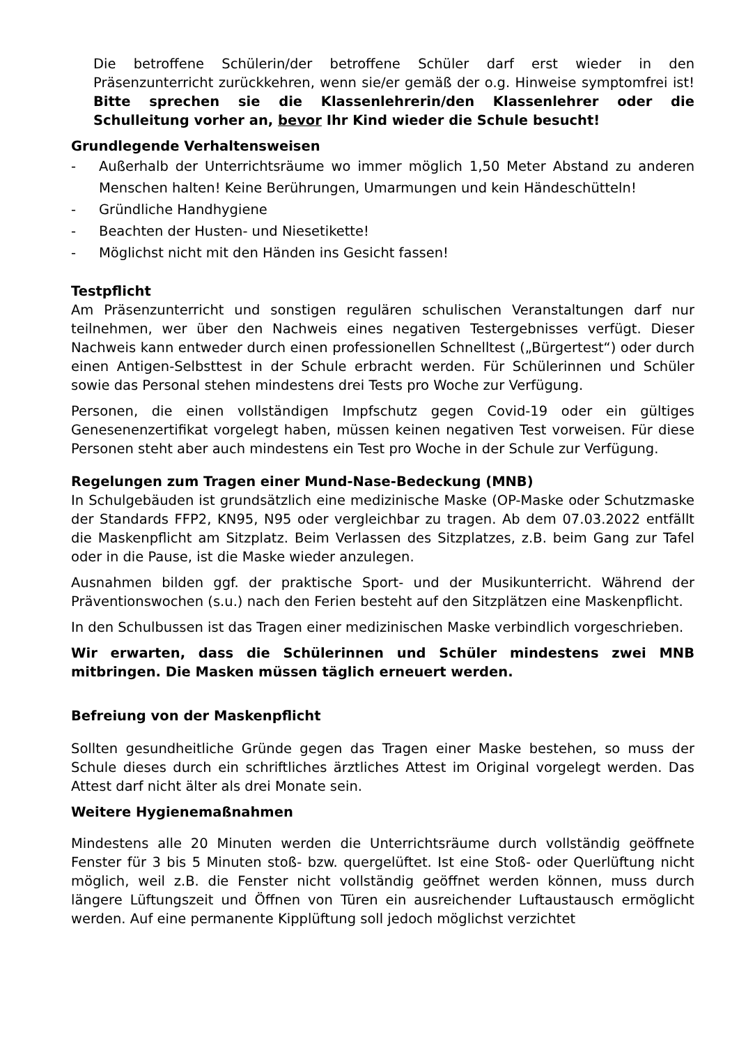Die betroffene Schülerin/der betroffene Schüler darf erst wieder in den Präsenzunterricht zurückkehren, wenn sie/er gemäß der o.g. Hinweise symptomfrei ist! Bitte sprechen sie die Klassenlehrerin/den Klassenlehrer oder die Schulleitung vorher an, bevor Ihr Kind wieder die Schule besucht!
Grundlegende Verhaltensweisen
- Außerhalb der Unterrichtsräume wo immer möglich 1,50 Meter Abstand zu anderen Menschen halten! Keine Berührungen, Umarmungen und kein Händeschütteln!
- Gründliche Handhygiene
- Beachten der Husten- und Niesetikette!
- Möglichst nicht mit den Händen ins Gesicht fassen!
Testpflicht
Am Präsenzunterricht und sonstigen regulären schulischen Veranstaltungen darf nur teilnehmen, wer über den Nachweis eines negativen Testergebnisses verfügt. Dieser Nachweis kann entweder durch einen professionellen Schnelltest („Bürgertest“) oder durch einen Antigen-Selbsttest in der Schule erbracht werden. Für Schülerinnen und Schüler sowie das Personal stehen mindestens drei Tests pro Woche zur Verfügung.
Personen, die einen vollständigen Impfschutz gegen Covid-19 oder ein gültiges Genesenenzertifikat vorgelegt haben, müssen keinen negativen Test vorweisen. Für diese Personen steht aber auch mindestens ein Test pro Woche in der Schule zur Verfügung.
Regelungen zum Tragen einer Mund-Nase-Bedeckung (MNB)
In Schulgebäuden ist grundsätzlich eine medizinische Maske (OP-Maske oder Schutzmaske der Standards FFP2, KN95, N95 oder vergleichbar zu tragen. Ab dem 07.03.2022 entfällt die Maskenpflicht am Sitzplatz. Beim Verlassen des Sitzplatzes, z.B. beim Gang zur Tafel oder in die Pause, ist die Maske wieder anzulegen.
Ausnahmen bilden ggf. der praktische Sport- und der Musikunterricht. Während der Präventionswochen (s.u.) nach den Ferien besteht auf den Sitzplätzen eine Maskenpflicht.
In den Schulbussen ist das Tragen einer medizinischen Maske verbindlich vorgeschrieben.
Wir erwarten, dass die Schülerinnen und Schüler mindestens zwei MNB mitbringen. Die Masken müssen täglich erneuert werden.
Befreiung von der Maskenpflicht
Sollten gesundheitliche Gründe gegen das Tragen einer Maske bestehen, so muss der Schule dieses durch ein schriftliches ärztliches Attest im Original vorgelegt werden. Das Attest darf nicht älter als drei Monate sein.
Weitere Hygienemaßnahmen
Mindestens alle 20 Minuten werden die Unterrichtsräume durch vollständig geöffnete Fenster für 3 bis 5 Minuten stoß- bzw. quergelüftet. Ist eine Stoß- oder Querlüftung nicht möglich, weil z.B. die Fenster nicht vollständig geöffnet werden können, muss durch längere Lüftungszeit und Öffnen von Türen ein ausreichender Luftaustausch ermöglicht werden. Auf eine permanente Kipplüftung soll jedoch möglichst verzichtet